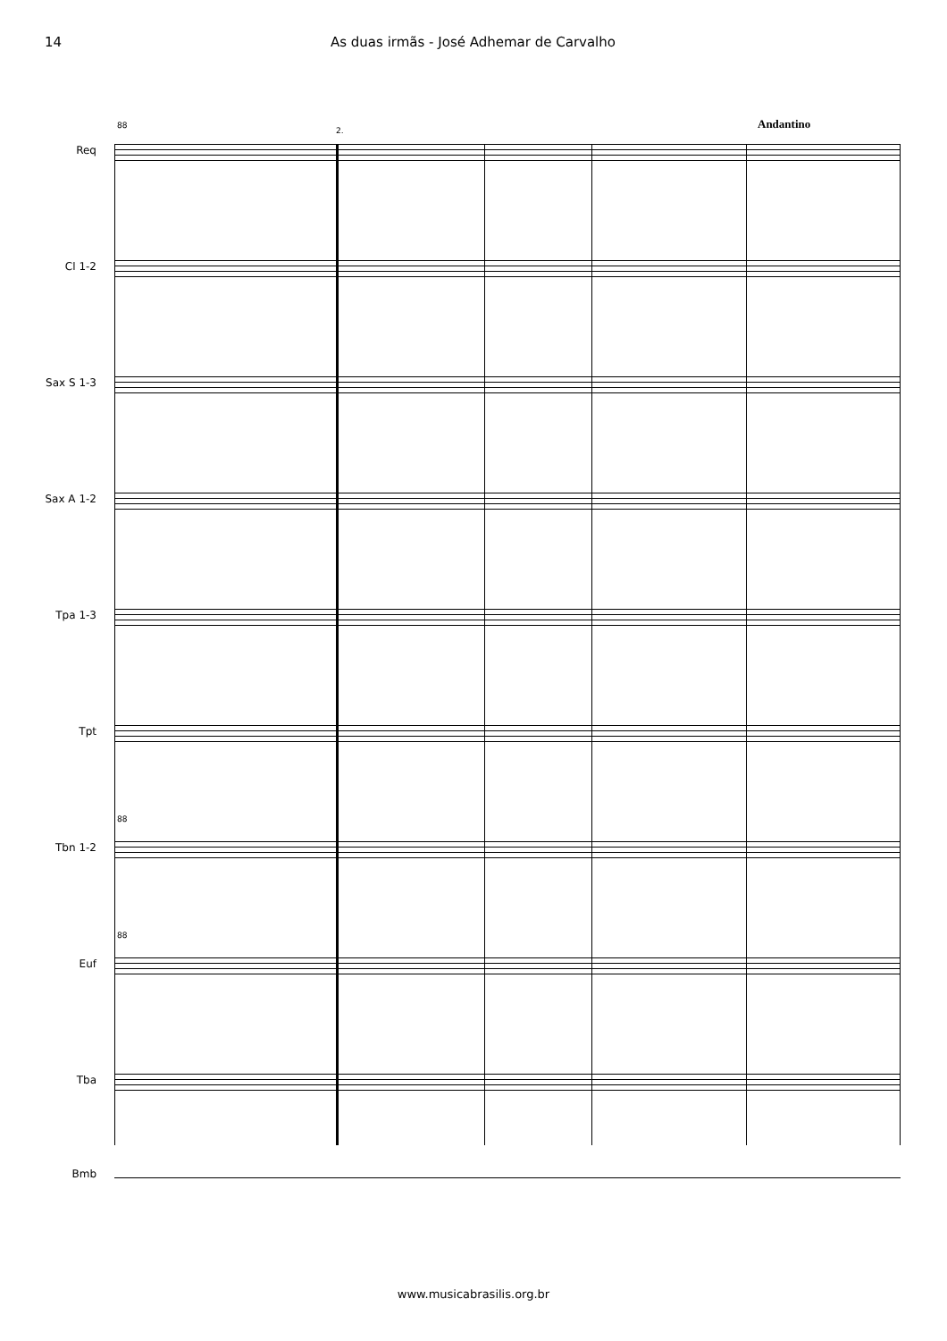14 As duas irmãs - José Adhemar de Carvalho
2. Andantino
88
Req
Cl 1-2
Sax S 1-3
Sax A 1-2
Tpa 1-3
Tpt
88
Tbn 1-2
88
Euf
Tba
Bmb
www.musicabrasilis.org.br